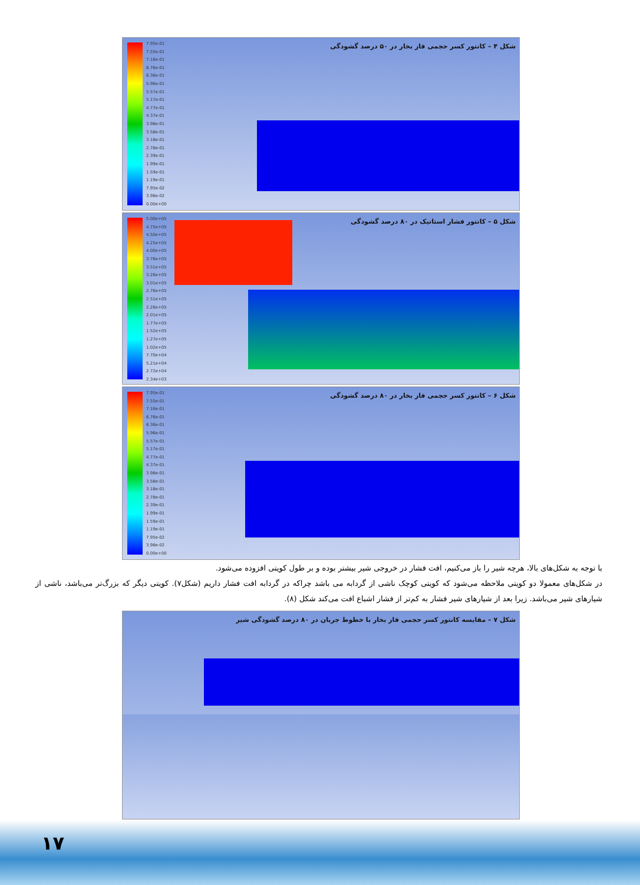7.95e-01
7.55e-01
7.16e-01
6.76e-01
6.36e-01
5.96e-01
5.57e-01
5.17e-01
4.77e-01
4.37e-01
3.98e-01
3.58e-01
3.18e-01
2.78e-01
2.39e-01
1.99e-01
1.59e-01
1.19e-01
7.95e-02
3.98e-02
0.00e+00
شکل ۴ – کانتور کسر حجمی فاز بخار در ۵۰ درصد گشودگی
5.00e+05
4.75e+05
4.50e+05
4.25e+05
4.00e+05
3.76e+05
3.51e+05
3.26e+05
3.01e+05
2.76e+05
2.51e+05
2.26e+05
2.01e+05
1.77e+05
1.52e+05
1.27e+05
1.02e+05
7.70e+04
5.21e+04
2.72e+04
2.34e+03
شکل ۵ – کانتور فشار استاتیک در ۸۰ درصد گشودگی
7.95e-01
7.55e-01
7.16e-01
6.76e-01
6.36e-01
5.96e-01
5.57e-01
5.17e-01
4.77e-01
4.37e-01
3.98e-01
3.58e-01
3.18e-01
2.78e-01
2.39e-01
1.99e-01
1.59e-01
1.19e-01
7.95e-02
3.98e-02
0.00e+00
شکل ۶ – کانتور کسر حجمی فاز بخار در ۸۰ درصد گشودگی
با توجه به شکل‌های بالا، هرچه شیر را باز می‌کنیم، افت فشار در خروجی شیر بیشتر بوده و بر طول کویتی افزوده می‌شود.
در شکل‌های معمولا دو کویتی ملاحظه می‌شود که کویتی کوچک ناشی از گردابه می باشد چراکه در گردابه افت فشار داریم (شکل۷). کویتی دیگر که بزرگ‌تر می‌باشد، ناشی از شیارهای شیر می‌باشد. زیرا بعد از شیارهای شیر فشار به کم‌تر از فشار اشباع افت می‌کند شکل (۸).
شکل ۷ – مقایسه کانتور کسر حجمی فاز بخار با خطوط جریان در ۸۰ درصد گشودگی شیر
۱۷